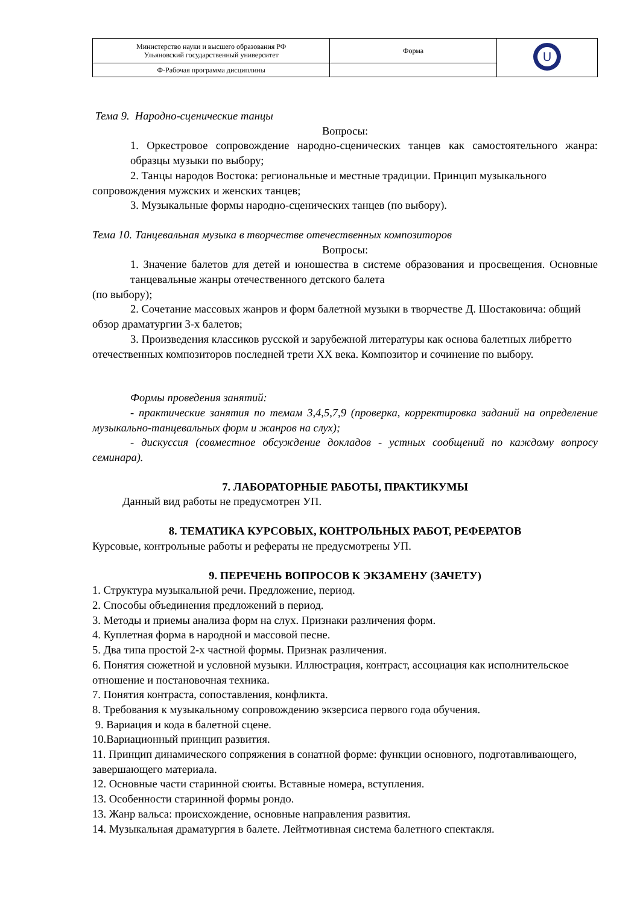| Министерство науки и высшего образования РФ Ульяновский государственный университет | Форма | U |
| Ф-Рабочая программа дисциплины | | |
Тема 9. Народно-сценические танцы
Вопросы:
1. Оркестровое сопровождение народно-сценических танцев как самостоятельного жанра: образцы музыки по выбору;
2. Танцы народов Востока: региональные и местные традиции. Принцип музыкального сопровождения мужских и женских танцев;
3. Музыкальные формы народно-сценических танцев (по выбору).
Тема 10. Танцевальная музыка в творчестве отечественных композиторов
Вопросы:
1. Значение балетов для детей и юношества в системе образования и просвещения. Основные танцевальные жанры отечественного детского балета
(по выбору);
2. Сочетание массовых жанров и форм балетной музыки в творчестве Д. Шостаковича: общий обзор драматургии 3-х балетов;
3. Произведения классиков русской и зарубежной литературы как основа балетных либретто отечественных композиторов последней трети XX века. Композитор и сочинение по выбору.
Формы проведения занятий:
- практические занятия по темам 3,4,5,7,9 (проверка, корректировка заданий на определение музыкально-танцевальных форм и жанров на слух);
- дискуссия (совместное обсуждение докладов - устных сообщений по каждому вопросу семинара).
7. ЛАБОРАТОРНЫЕ РАБОТЫ, ПРАКТИКУМЫ
Данный вид работы не предусмотрен УП.
8. ТЕМАТИКА КУРСОВЫХ, КОНТРОЛЬНЫХ РАБОТ, РЕФЕРАТОВ
Курсовые, контрольные работы и рефераты не предусмотрены УП.
9. ПЕРЕЧЕНЬ ВОПРОСОВ К ЭКЗАМЕНУ (ЗАЧЕТУ)
1. Структура музыкальной речи. Предложение, период.
2. Способы объединения предложений в период.
3. Методы и приемы анализа форм на слух. Признаки различения форм.
4. Куплетная форма в народной и массовой песне.
5. Два типа простой 2-х частной формы. Признак различения.
6. Понятия сюжетной и условной музыки. Иллюстрация, контраст, ассоциация как исполнительское отношение и постановочная техника.
7. Понятия контраста, сопоставления, конфликта.
8. Требования к музыкальному сопровождению экзерсиса первого года обучения.
9. Вариация и кода в балетной сцене.
10.Вариационный принцип развития.
11. Принцип динамического сопряжения в сонатной форме: функции основного, подготавливающего, завершающего материала.
12. Основные части старинной сюиты. Вставные номера, вступления.
13. Особенности старинной формы рондо.
13. Жанр вальса: происхождение, основные направления развития.
14. Музыкальная драматургия в балете. Лейтмотивная система балетного спектакля.